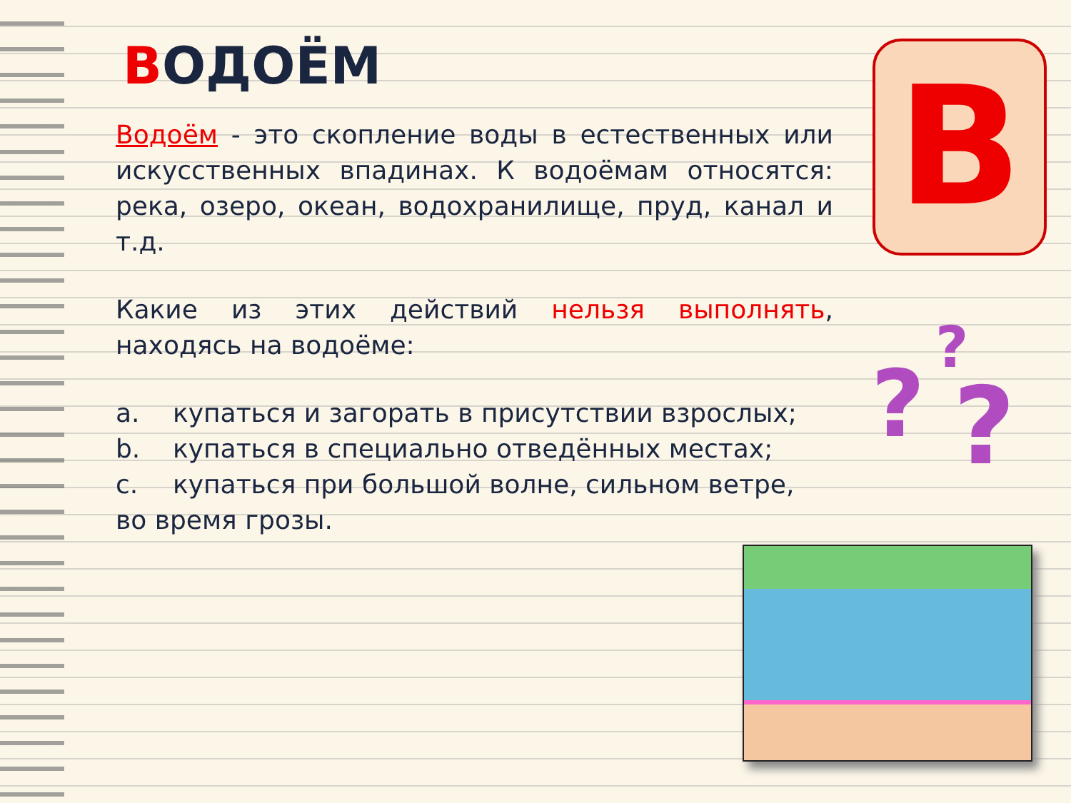ВОДОЁМ
Водоём - это скопление воды в естественных или искусственных впадинах. К водоёмам относятся: река, озеро, океан, водохранилище, пруд, канал и т.д.
Какие из этих действий нельзя выполнять, находясь на водоёме:
a. купаться и загорать в присутствии взрослых;
b. купаться в специально отведённых местах;
c. купаться при большой волне, сильном ветре, во время грозы.
В
?
? ?